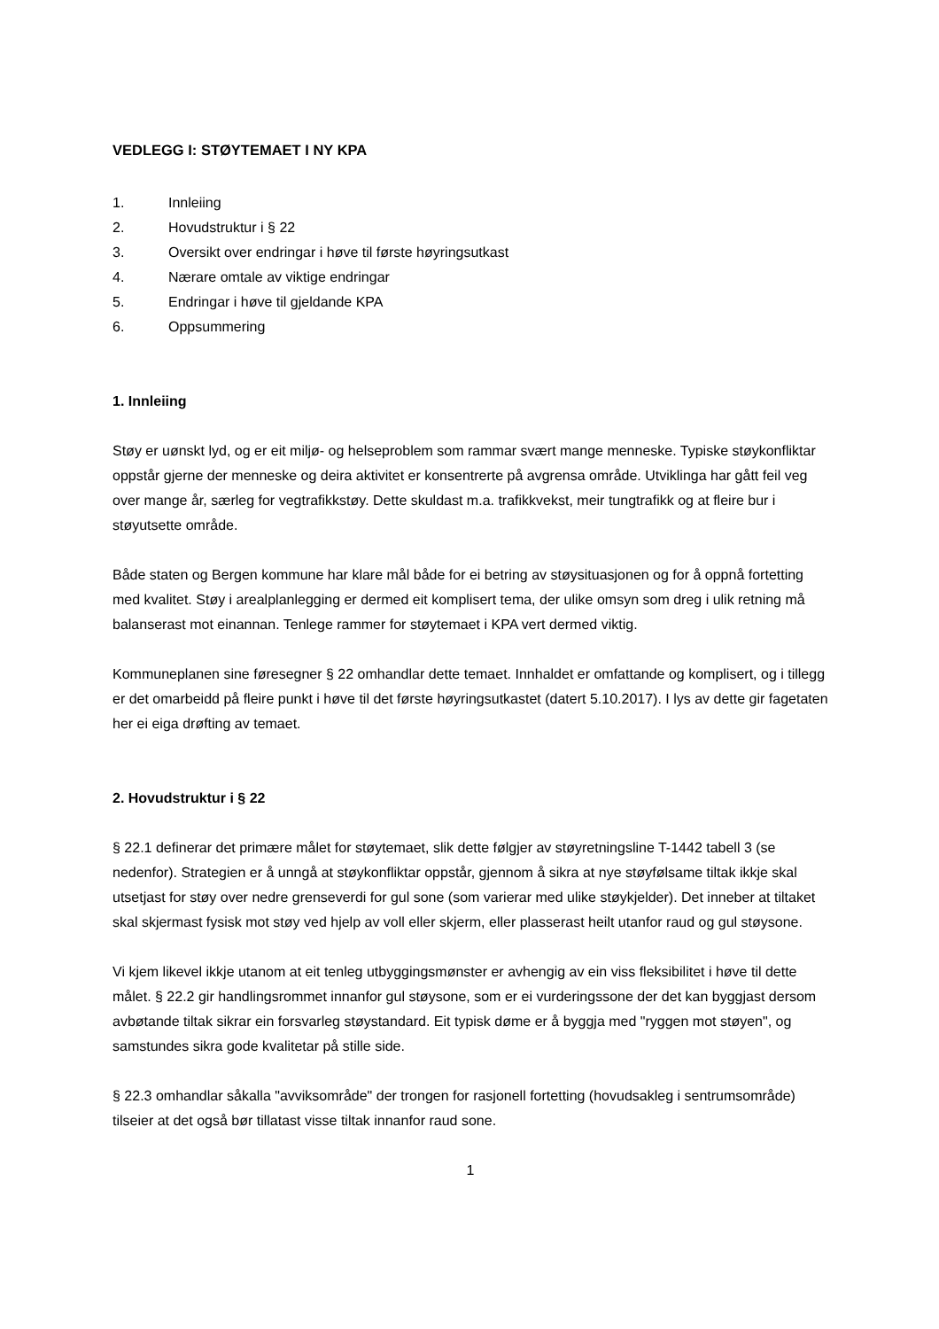VEDLEGG I: STØYTEMAET I NY KPA
1. Innleiing
2. Hovudstruktur i § 22
3. Oversikt over endringar i høve til første høyringsutkast
4. Nærare omtale av viktige endringar
5. Endringar i høve til gjeldande KPA
6. Oppsummering
1. Innleiing
Støy er uønskt lyd, og er eit miljø- og helseproblem som rammar svært mange menneske. Typiske støykonfliktar oppstår gjerne der menneske og deira aktivitet er konsentrerte på avgrensa område. Utviklinga har gått feil veg over mange år, særleg for vegtrafikkstøy. Dette skuldast m.a. trafikkvekst, meir tungtrafikk og at fleire bur i støyutsette område.
Både staten og Bergen kommune har klare mål både for ei betring av støysituasjonen og for å oppnå fortetting med kvalitet. Støy i arealplanlegging er dermed eit komplisert tema, der ulike omsyn som dreg i ulik retning må balanserast mot einannan. Tenlege rammer for støytemaet i KPA vert dermed viktig.
Kommuneplanen sine føresegner § 22 omhandlar dette temaet. Innhaldet er omfattande og komplisert, og i tillegg er det omarbeidd på fleire punkt i høve til det første høyringsutkastet (datert 5.10.2017). I lys av dette gir fagetaten her ei eiga drøfting av temaet.
2. Hovudstruktur i § 22
§ 22.1 definerar det primære målet for støytemaet, slik dette følgjer av støyretningsline T-1442 tabell 3 (se nedenfor). Strategien er å unngå at støykonfliktar oppstår, gjennom å sikra at nye støyfølsame tiltak ikkje skal utsetjast for støy over nedre grenseverdi for gul sone (som varierar med ulike støykjelder). Det inneber at tiltaket skal skjermast fysisk mot støy ved hjelp av voll eller skjerm, eller plasserast heilt utanfor raud og gul støysone.
Vi kjem likevel ikkje utanom at eit tenleg utbyggingsmønster er avhengig av ein viss fleksibilitet i høve til dette målet. § 22.2 gir handlingsrommet innanfor gul støysone, som er ei vurderingssone der det kan byggjast dersom avbøtande tiltak sikrar ein forsvarleg støystandard. Eit typisk døme er å byggja med "ryggen mot støyen", og samstundes sikra gode kvalitetar på stille side.
§ 22.3 omhandlar såkalla "avviksområde" der trongen for rasjonell fortetting (hovudsakleg i sentrumsområde) tilseier at det også bør tillatast visse tiltak innanfor raud sone.
1